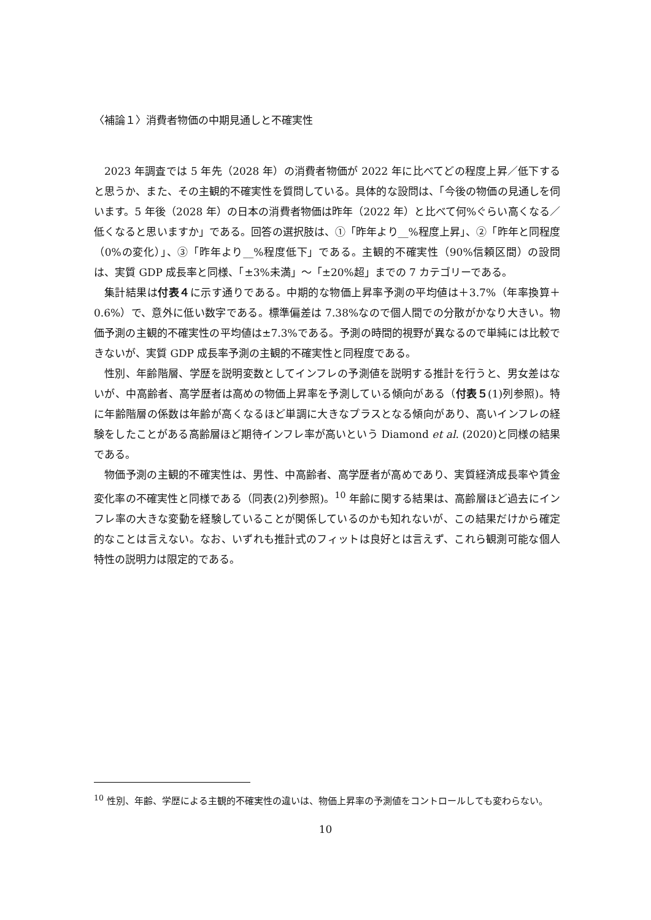〈補論１〉消費者物価の中期見通しと不確実性
2023 年調査では 5 年先（2028 年）の消費者物価が 2022 年に比べてどの程度上昇／低下すると思うか、また、その主観的不確実性を質問している。具体的な設問は、「今後の物価の見通しを伺います。5 年後（2028 年）の日本の消費者物価は昨年（2022 年）と比べて何%ぐらい高くなる／低くなると思いますか」である。回答の選択肢は、①「昨年より__%程度上昇」、②「昨年と同程度（0%の変化）」、③「昨年より__%程度低下」である。主観的不確実性（90%信頼区間）の設問は、実質 GDP 成長率と同様、「±3%未満」～「±20%超」までの 7 カテゴリーである。
集計結果は付表４に示す通りである。中期的な物価上昇率予測の平均値は＋3.7%（年率換算＋0.6%）で、意外に低い数字である。標準偏差は 7.38%なので個人間での分散がかなり大きい。物価予測の主観的不確実性の平均値は±7.3%である。予測の時間的視野が異なるので単純には比較できないが、実質 GDP 成長率予測の主観的不確実性と同程度である。
性別、年齢階層、学歴を説明変数としてインフレの予測値を説明する推計を行うと、男女差はないが、中高齢者、高学歴者は高めの物価上昇率を予測している傾向がある（付表５(1)列参照)。特に年齢階層の係数は年齢が高くなるほど単調に大きなプラスとなる傾向があり、高いインフレの経験をしたことがある高齢層ほど期待インフレ率が高いという Diamond et al. (2020)と同様の結果である。
物価予測の主観的不確実性は、男性、中高齢者、高学歴者が高めであり、実質経済成長率や賃金変化率の不確実性と同様である（同表(2)列参照)。<sup>10</sup> 年齢に関する結果は、高齢層ほど過去にインフレ率の大きな変動を経験していることが関係しているのかも知れないが、この結果だけから確定的なことは言えない。なお、いずれも推計式のフィットは良好とは言えず、これら観測可能な個人特性の説明力は限定的である。
<sup>10</sup> 性別、年齢、学歴による主観的不確実性の違いは、物価上昇率の予測値をコントロールしても変わらない。
10